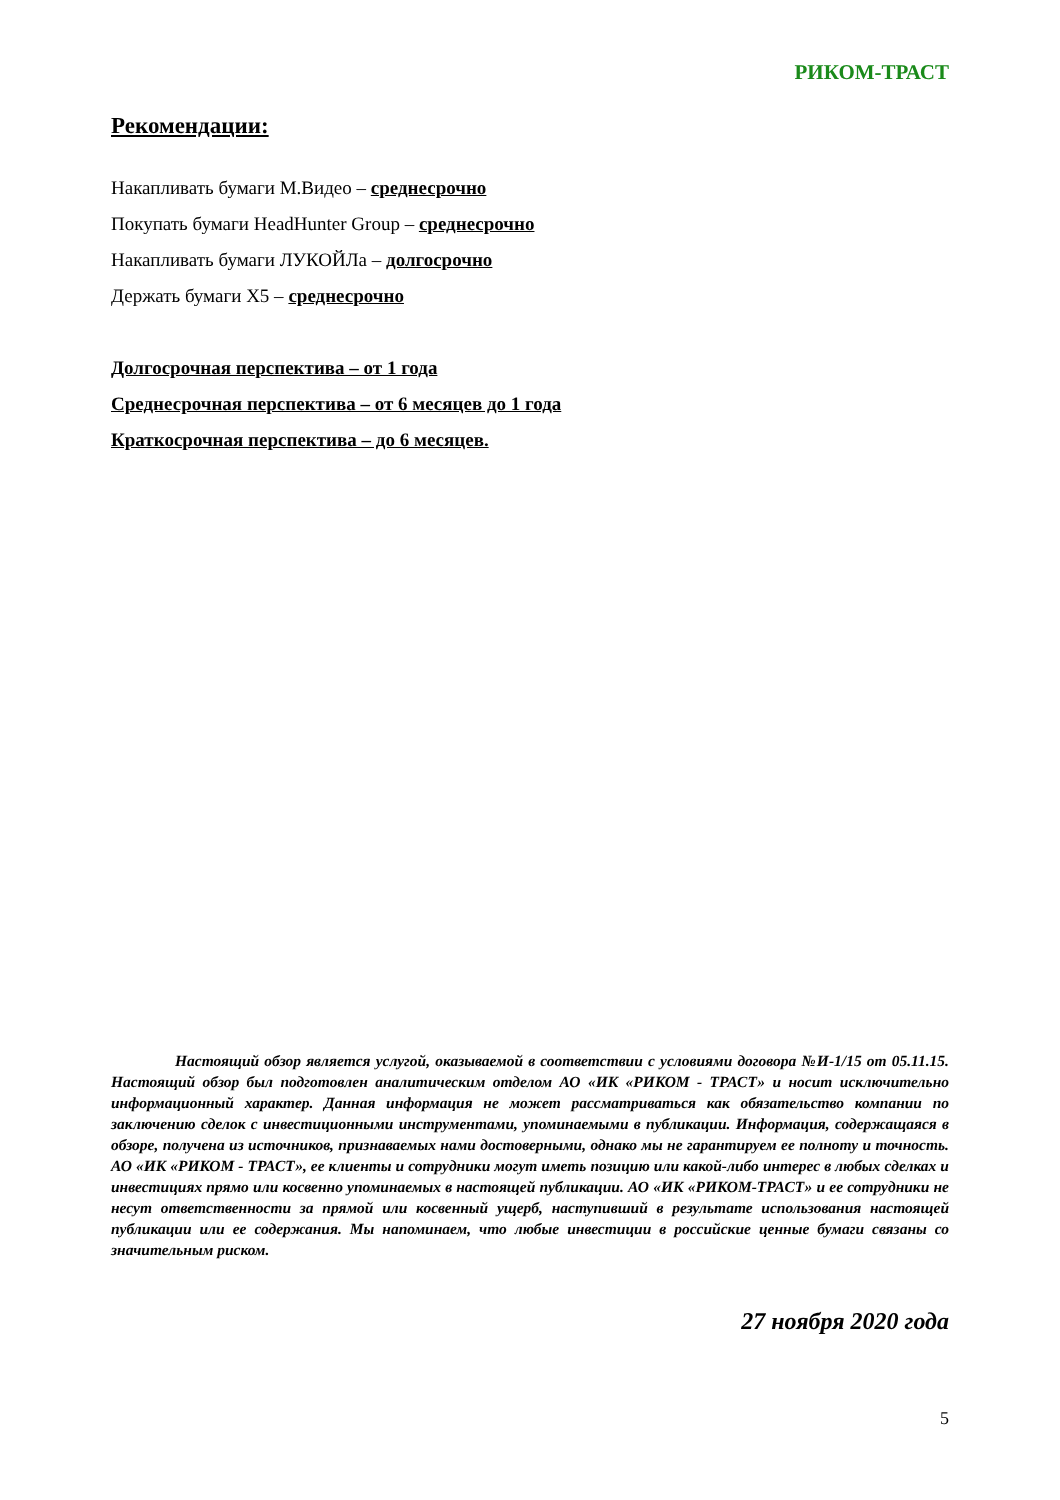РИКОМ-ТРАСТ
Рекомендации:
Накапливать бумаги М.Видео – среднесрочно
Покупать бумаги HeadHunter Group – среднесрочно
Накапливать бумаги ЛУКОЙЛа – долгосрочно
Держать бумаги X5 – среднесрочно
Долгосрочная перспектива – от 1 года
Среднесрочная перспектива – от 6 месяцев до 1 года
Краткосрочная перспектива – до 6 месяцев.
Настоящий обзор является услугой, оказываемой в соответствии с условиями договора №И-1/15 от 05.11.15. Настоящий обзор был подготовлен аналитическим отделом АО «ИК «РИКОМ - ТРАСТ» и носит исключительно информационный характер. Данная информация не может рассматриваться как обязательство компании по заключению сделок с инвестиционными инструментами, упоминаемыми в публикации. Информация, содержащаяся в обзоре, получена из источников, признаваемых нами достоверными, однако мы не гарантируем ее полноту и точность. АО «ИК «РИКОМ - ТРАСТ», ее клиенты и сотрудники могут иметь позицию или какой-либо интерес в любых сделках и инвестициях прямо или косвенно упоминаемых в настоящей публикации. АО «ИК «РИКОМ-ТРАСТ» и ее сотрудники не несут ответственности за прямой или косвенный ущерб, наступивший в результате использования настоящей публикации или ее содержания. Мы напоминаем, что любые инвестиции в российские ценные бумаги связаны со значительным риском.
27 ноября 2020 года
5